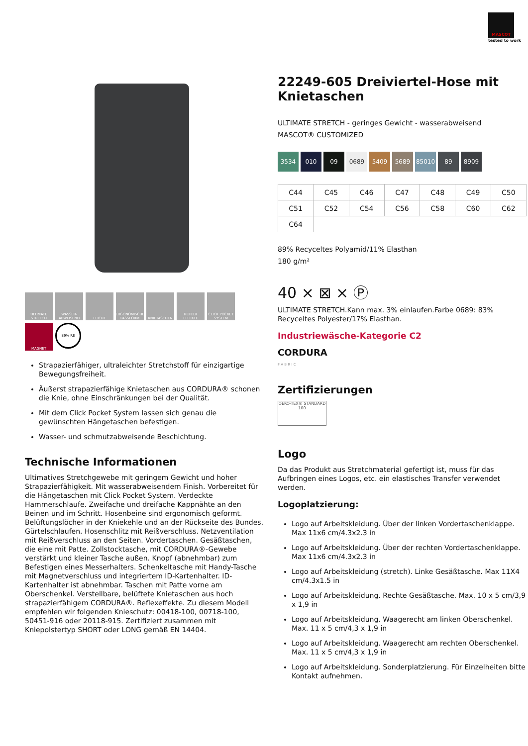MASCOT
tested to work
ULTIMATE STRETCH
WASSER-ABWEISEND
LEICHT
ERGONOMISCHE PASSFORM
KNIETASCHEN
REFLEX EFFEKTE
CLICK POCKET SYSTEM
MAGNET
89% RE
Strapazierfähiger, ultraleichter Stretchstoff für einzigartige Bewegungsfreiheit.
Äußerst strapazierfähige Knietaschen aus CORDURA® schonen die Knie, ohne Einschränkungen bei der Qualität.
Mit dem Click Pocket System lassen sich genau die gewünschten Hängetaschen befestigen.
Wasser- und schmutzabweisende Beschichtung.
Technische Informationen
Ultimatives Stretchgewebe mit geringem Gewicht und hoher Strapazierfähigkeit. Mit wasserabweisendem Finish. Vorbereitet für die Hängetaschen mit Click Pocket System. Verdeckte Hammerschlaufe. Zweifache und dreifache Kappnähte an den Beinen und im Schritt. Hosenbeine sind ergonomisch geformt. Belüftungslöcher in der Kniekehle und an der Rückseite des Bundes. Gürtelschlaufen. Hosenschlitz mit Reißverschluss. Netzventilation mit Reißverschluss an den Seiten. Vordertaschen. Gesäßtaschen, die eine mit Patte. Zollstocktasche, mit CORDURA®-Gewebe verstärkt und kleiner Tasche außen. Knopf (abnehmbar) zum Befestigen eines Messerhalters. Schenkeltasche mit Handy-Tasche mit Magnetverschluss und integriertem ID-Kartenhalter. ID-Kartenhalter ist abnehmbar. Taschen mit Patte vorne am Oberschenkel. Verstellbare, belüftete Knietaschen aus hoch strapazierfähigem CORDURA®. Reflexeffekte. Zu diesem Modell empfehlen wir folgenden Knieschutz: 00418-100, 00718-100, 50451-916 oder 20118-915. Zertifiziert zusammen mit Kniepolstertyp SHORT oder LONG gemäß EN 14404.
22249-605 Dreiviertel-Hose mit Knietaschen
ULTIMATE STRETCH - geringes Gewicht - wasserabweisend
MASCOT® CUSTOMIZED
3534 010 09 0689 5409 5689 85010 89 8909
| C44 | C45 | C46 | C47 | C48 | C49 | C50 |
| C51 | C52 | C54 | C56 | C58 | C60 | C62 |
| C64 | | | | | | |
89% Recyceltes Polyamid/11% Elasthan
180 g/m²
40 ⨯ ⊠ ⨯ Ⓟ
ULTIMATE STRETCH.Kann max. 3% einlaufen.Farbe 0689: 83% Recyceltes Polyester/17% Elasthan.
Industriewäsche-Kategorie C2
CORDURA
F A B R I C
Zertifizierungen
OEKO-TEX® STANDARD 100
Logo
Da das Produkt aus Stretchmaterial gefertigt ist, muss für das Aufbringen eines Logos, etc. ein elastisches Transfer verwendet werden.
Logoplatzierung:
Logo auf Arbeitskleidung. Über der linken Vordertaschenklappe. Max 11x6 cm/4.3x2.3 in
Logo auf Arbeitskleidung. Über der rechten Vordertaschenklappe. Max 11x6 cm/4.3x2.3 in
Logo auf Arbeitskleidung (stretch). Linke Gesäßtasche. Max 11X4 cm/4.3x1.5 in
Logo auf Arbeitskleidung. Rechte Gesäßtasche. Max. 10 x 5 cm/3,9 x 1,9 in
Logo auf Arbeitskleidung. Waagerecht am linken Oberschenkel. Max. 11 x 5 cm/4,3 x 1,9 in
Logo auf Arbeitskleidung. Waagerecht am rechten Oberschenkel. Max. 11 x 5 cm/4,3 x 1,9 in
Logo auf Arbeitskleidung. Sonderplatzierung. Für Einzelheiten bitte Kontakt aufnehmen.